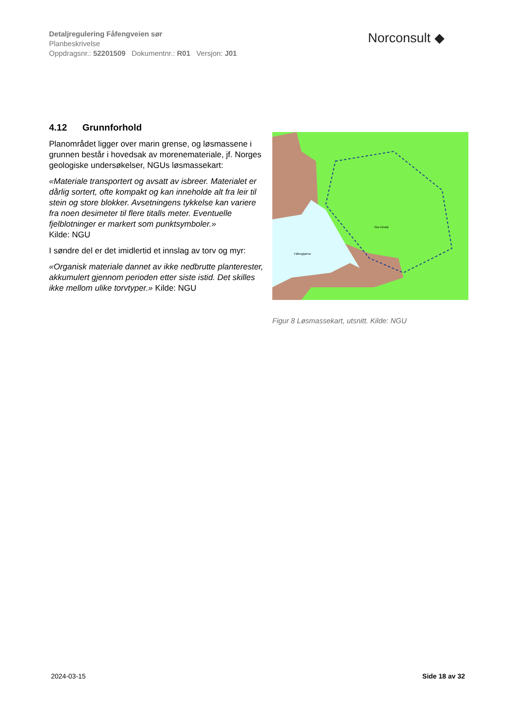Detaljregulering Fåfengveien sør
Planbeskrivelse
Oppdragsnr.: 52201509 Dokumentnr.: R01 Versjon: J01
Norconsult ◆
4.12 Grunnforhold
Planområdet ligger over marin grense, og løsmassene i grunnen består i hovedsak av morenemateriale, jf. Norges geologiske undersøkelser, NGUs løsmassekart:
«Materiale transportert og avsatt av isbreer. Materialet er dårlig sortert, ofte kompakt og kan inneholde alt fra leir til stein og store blokker. Avsetningens tykkelse kan variere fra noen desimeter til flere titalls meter. Eventuelle fjelblotninger er markert som punktsymboler.»
Kilde: NGU
I søndre del er det imidlertid et innslag av torv og myr:
«Organisk materiale dannet av ikke nedbrutte planterester, akkumulert gjennom perioden etter siste istid. Det skilles ikke mellom ulike torvtyper.» Kilde: NGU
Fåfengtjørna
Stor-Elvdal
Figur 8 Løsmassekart, utsnitt. Kilde: NGU
2024-03-15 Side 18 av 32